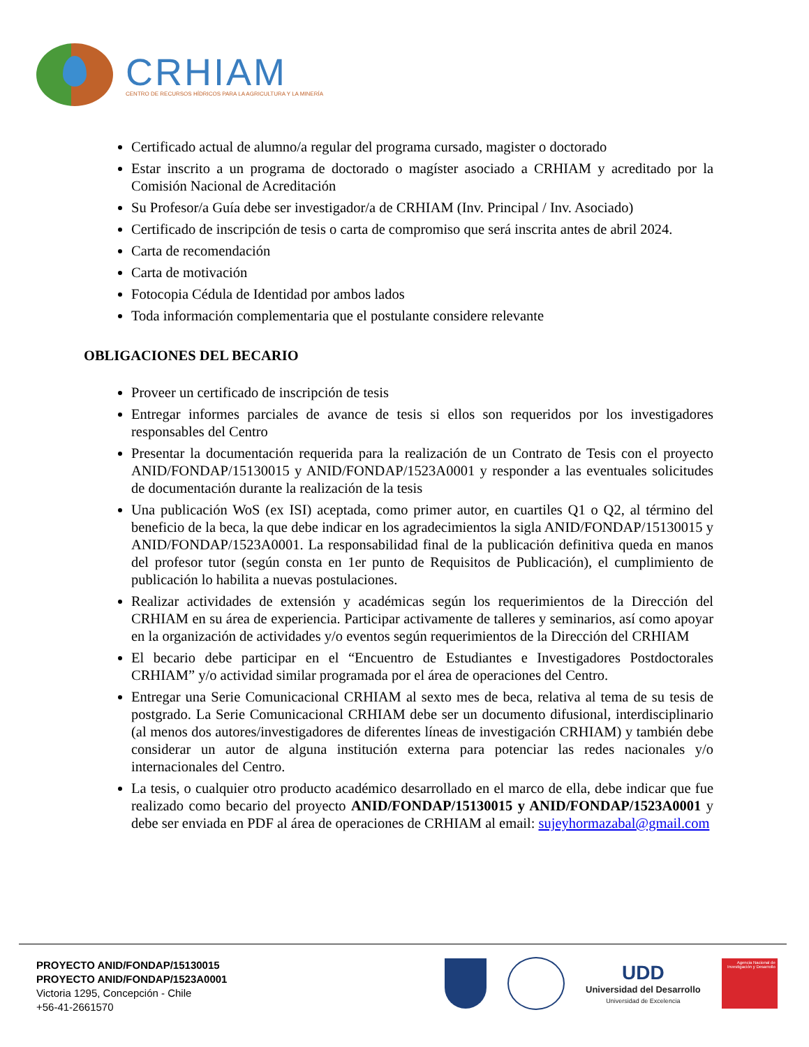CRHIAM
CENTRO DE RECURSOS HÍDRICOS PARA LA AGRICULTURA Y LA MINERÍA
Certificado actual de alumno/a regular del programa cursado, magister o doctorado
Estar inscrito a un programa de doctorado o magíster asociado a CRHIAM y acreditado por la Comisión Nacional de Acreditación
Su Profesor/a Guía debe ser investigador/a de CRHIAM (Inv. Principal / Inv. Asociado)
Certificado de inscripción de tesis o carta de compromiso que será inscrita antes de abril 2024.
Carta de recomendación
Carta de motivación
Fotocopia Cédula de Identidad por ambos lados
Toda información complementaria que el postulante considere relevante
OBLIGACIONES DEL BECARIO
Proveer un certificado de inscripción de tesis
Entregar informes parciales de avance de tesis si ellos son requeridos por los investigadores responsables del Centro
Presentar la documentación requerida para la realización de un Contrato de Tesis con el proyecto ANID/FONDAP/15130015 y ANID/FONDAP/1523A0001 y responder a las eventuales solicitudes de documentación durante la realización de la tesis
Una publicación WoS (ex ISI) aceptada, como primer autor, en cuartiles Q1 o Q2, al término del beneficio de la beca, la que debe indicar en los agradecimientos la sigla ANID/FONDAP/15130015 y ANID/FONDAP/1523A0001. La responsabilidad final de la publicación definitiva queda en manos del profesor tutor (según consta en 1er punto de Requisitos de Publicación), el cumplimiento de publicación lo habilita a nuevas postulaciones.
Realizar actividades de extensión y académicas según los requerimientos de la Dirección del CRHIAM en su área de experiencia. Participar activamente de talleres y seminarios, así como apoyar en la organización de actividades y/o eventos según requerimientos de la Dirección del CRHIAM
El becario debe participar en el “Encuentro de Estudiantes e Investigadores Postdoctorales CRHIAM” y/o actividad similar programada por el área de operaciones del Centro.
Entregar una Serie Comunicacional CRHIAM al sexto mes de beca, relativa al tema de su tesis de postgrado. La Serie Comunicacional CRHIAM debe ser un documento difusional, interdisciplinario (al menos dos autores/investigadores de diferentes líneas de investigación CRHIAM) y también debe considerar un autor de alguna institución externa para potenciar las redes nacionales y/o internacionales del Centro.
La tesis, o cualquier otro producto académico desarrollado en el marco de ella, debe indicar que fue realizado como becario del proyecto ANID/FONDAP/15130015 y ANID/FONDAP/1523A0001 y debe ser enviada en PDF al área de operaciones de CRHIAM al email: sujeyhormazabal@gmail.com
PROYECTO ANID/FONDAP/15130015
PROYECTO ANID/FONDAP/1523A0001
Victoria 1295, Concepción - Chile
+56-41-2661570
UDD
Universidad del Desarrollo
Universidad de Excelencia
Agencia Nacional de Investigación y Desarrollo